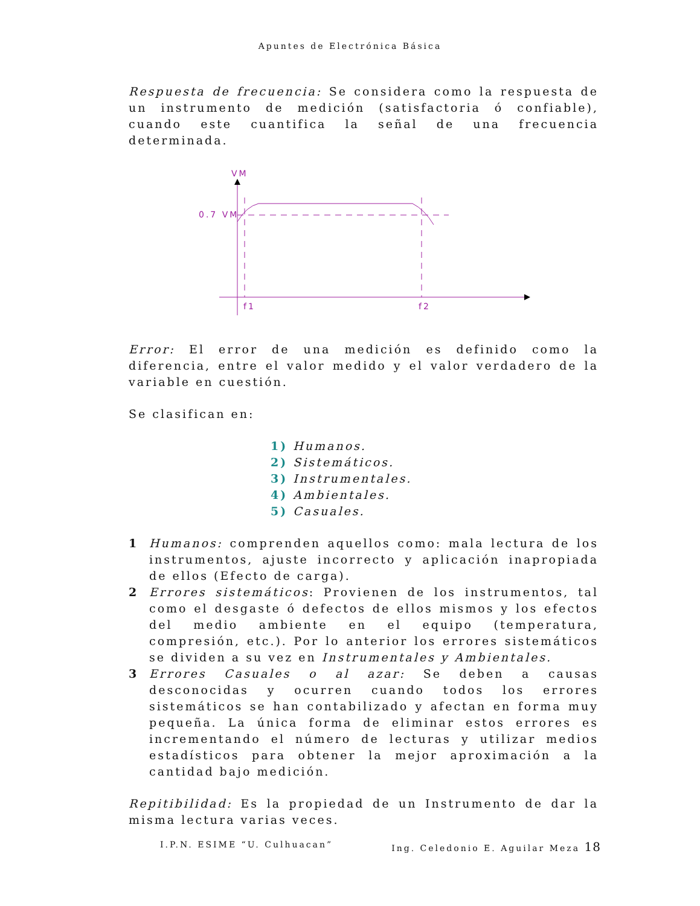Apuntes de Electrónica Básica
Respuesta de frecuencia: Se considera como la respuesta de un instrumento de medición (satisfactoria ó confiable), cuando este cuantifica la señal de una frecuencia determinada.
VM
0.7 VM
f1
f2
Error: El error de una medición es definido como la diferencia, entre el valor medido y el valor verdadero de la variable en cuestión.
Se clasifican en:
1) Humanos.
2) Sistemáticos.
3) Instrumentales.
4) Ambientales.
5) Casuales.
1 Humanos: comprenden aquellos como: mala lectura de los instrumentos, ajuste incorrecto y aplicación inapropiada de ellos (Efecto de carga).
2 Errores sistemáticos: Provienen de los instrumentos, tal como el desgaste ó defectos de ellos mismos y los efectos del medio ambiente en el equipo (temperatura, compresión, etc.). Por lo anterior los errores sistemáticos se dividen a su vez en Instrumentales y Ambientales.
3 Errores Casuales o al azar: Se deben a causas desconocidas y ocurren cuando todos los errores sistemáticos se han contabilizado y afectan en forma muy pequeña. La única forma de eliminar estos errores es incrementando el número de lecturas y utilizar medios estadísticos para obtener la mejor aproximación a la cantidad bajo medición.
Repitibilidad: Es la propiedad de un Instrumento de dar la misma lectura varias veces.
I.P.N. ESIME “U. Culhuacan” Ing. Celedonio E. Aguilar Meza 18